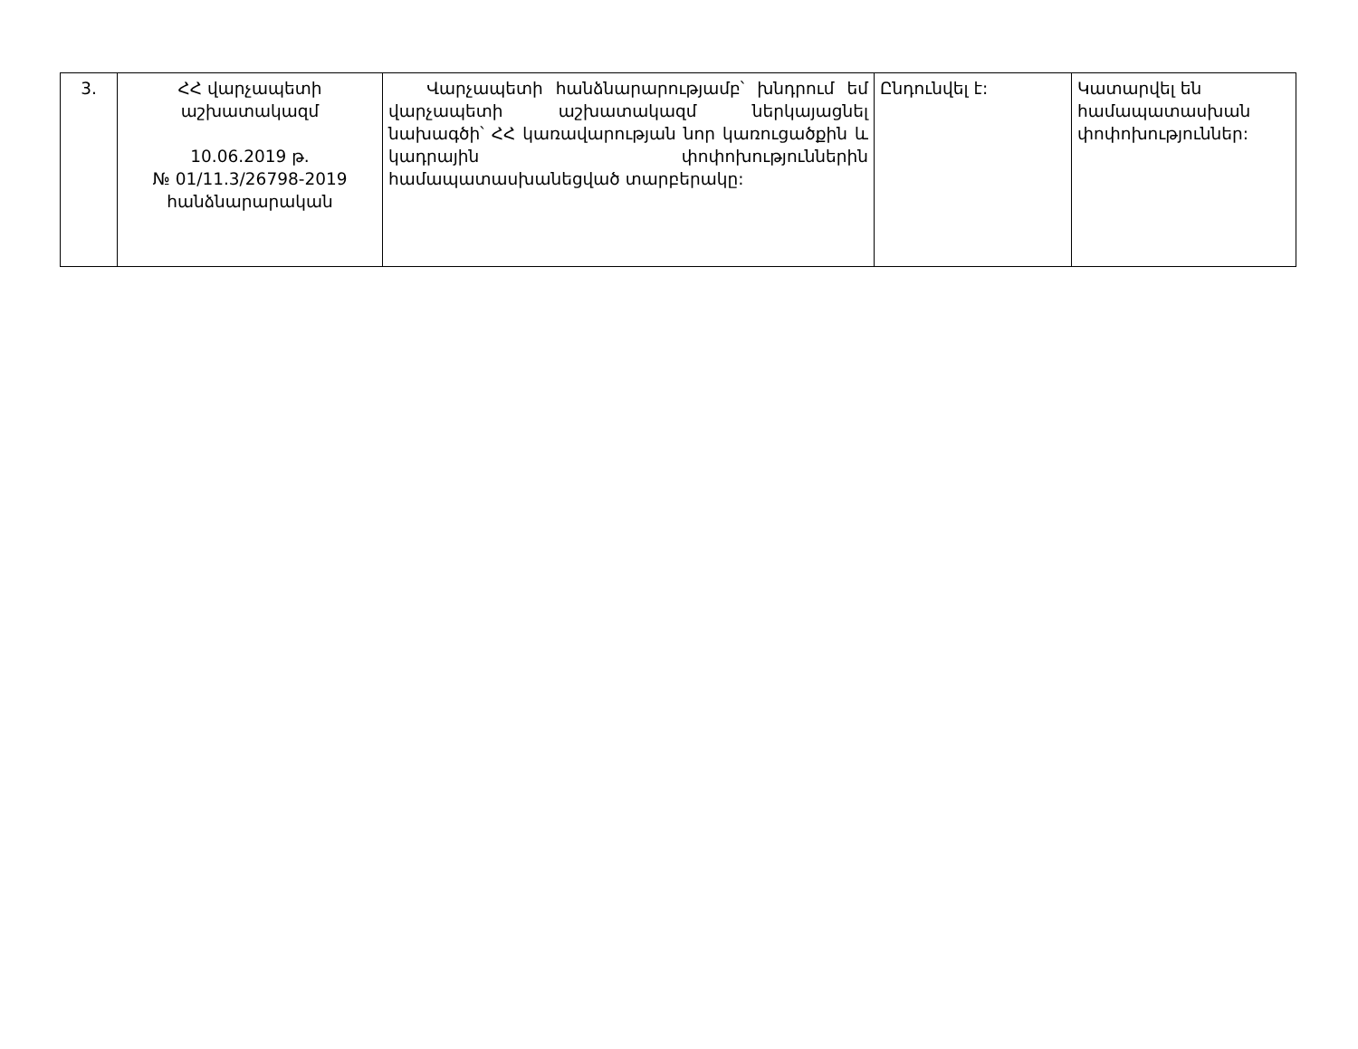| 3. | ՀՀ վարչապետի աշխատակազմ 10.06.2019 թ. № 01/11.3/26798-2019 հանձնարարական | Վարչապետի հանձնարարությամբ՝ խնդրում եմ վարչապետի աշխատակազմ ներկայացնել նախագծի՝ ՀՀ կառավարության նոր կառուցածքին և կադրային փոփոխություններին համապատասխանեցված տարբերակը: | Ընդունվել է: | Կատարվել են համապատասխան փոփոխություններ: |